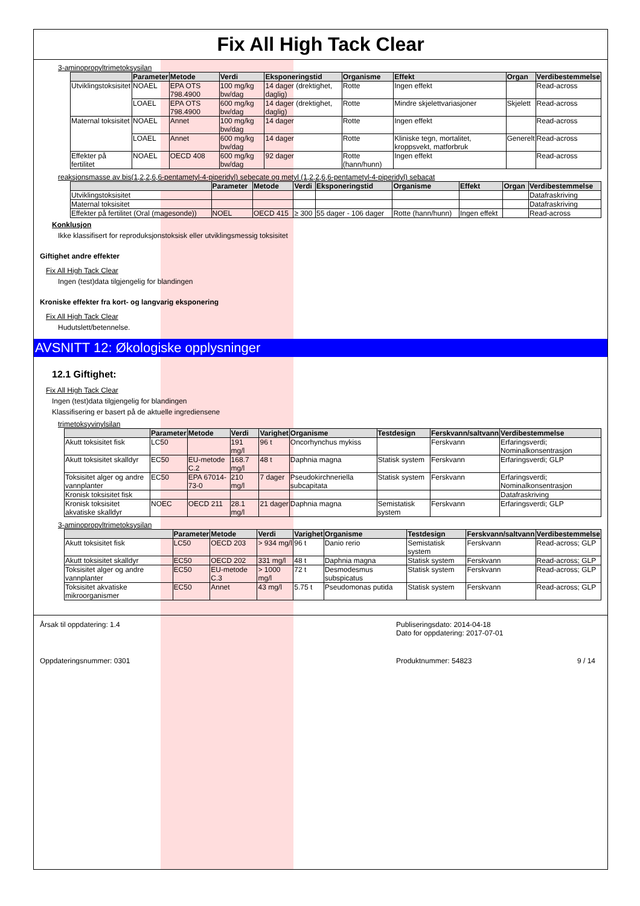Fix All High Tack Clear
3-aminopropyltrimetoksysilan
| | Parameter | Metode | Verdi | Eksponeringstid | Organisme | Effekt | Organ | Verdibestemmelse |
| --- | --- | --- | --- | --- | --- | --- | --- | --- |
| Utviklingstoksisitet | NOAEL | EPA OTS 798.4900 | 100 mg/kg bw/dag | 14 dager (drektighet, daglig) | Rotte | Ingen effekt | | Read-across |
| | LOAEL | EPA OTS 798.4900 | 600 mg/kg bw/dag | 14 dager (drektighet, daglig) | Rotte | Mindre skjelettvariasjoner | Skjelett | Read-across |
| Maternal toksisitet | NOAEL | Annet | 100 mg/kg bw/dag | 14 dager | Rotte | Ingen effekt | | Read-across |
| | LOAEL | Annet | 600 mg/kg bw/dag | 14 dager | Rotte | Kliniske tegn, mortalitet, kroppsvekt, matforbruk | Generelt | Read-across |
| Effekter på fertilitet | NOAEL | OECD 408 | 600 mg/kg bw/dag | 92 dager | Rotte (hann/hunn) | Ingen effekt | | Read-across |
reaksjonsmasse av bis(1,2,2,6,6-pentametyl-4-piperidyl) sebecate og metyl (1,2,2,6,6-pentametyl-4-piperidyl) sebacat
| | Parameter | Metode | Verdi | Eksponeringstid | Organisme | Effekt | Organ | Verdibestemmelse |
| --- | --- | --- | --- | --- | --- | --- | --- | --- |
| Utviklingstoksisitet | | | | | | | | Datafraskriving |
| Maternal toksisitet | | | | | | | | Datafraskriving |
| Effekter på fertilitet (Oral (magesonde)) | NOEL | OECD 415 | ≥ 300 | 55 dager - 106 dager | Rotte (hann/hunn) | Ingen effekt | | Read-across |
Konklusjon
Ikke klassifisert for reproduksjonstoksisk eller utviklingsmessig toksisitet
Giftighet andre effekter
Fix All High Tack Clear
Ingen (test)data tilgjengelig for blandingen
Kroniske effekter fra kort- og langvarig eksponering
Fix All High Tack Clear
Hudutslett/betennelse.
AVSNITT 12: Økologiske opplysninger
12.1 Giftighet:
Fix All High Tack Clear
Ingen (test)data tilgjengelig for blandingen
Klassifisering er basert på de aktuelle ingrediensene
trimetoksyvinylsilan
| | Parameter | Metode | Verdi | Varighet | Organisme | Testdesign | Ferskvann/saltvann | Verdibestemmelse |
| --- | --- | --- | --- | --- | --- | --- | --- | --- |
| Akutt toksisitet fisk | LC50 | | 191 mg/l | 96 t | Oncorhynchus mykiss | | Ferskvann | Erfaringsverdi; Nominalkonsentrasjon |
| Akutt toksisitet skalldyr | EC50 | EU-metode C.2 | 168.7 mg/l | 48 t | Daphnia magna | Statisk system | Ferskvann | Erfaringsverdi; GLP |
| Toksisitet alger og andre vannplanter | EC50 | EPA 67014-73-0 | 210 mg/l | 7 dager | Pseudokirchneriella subcapitata | Statisk system | Ferskvann | Erfaringsverdi; Nominalkonsentrasjon |
| Kronisk toksisitet fisk | | | | | | | | Datafraskriving |
| Kronisk toksisitet akvatiske skalldyr | NOEC | OECD 211 | 28.1 mg/l | 21 dager | Daphnia magna | Semistatisk system | Ferskvann | Erfaringsverdi; GLP |
3-aminopropyltrimetoksysilan
| | Parameter | Metode | Verdi | Varighet | Organisme | Testdesign | Ferskvann/saltvann | Verdibestemmelse |
| --- | --- | --- | --- | --- | --- | --- | --- | --- |
| Akutt toksisitet fisk | LC50 | OECD 203 | > 934 mg/l | 96 t | Danio rerio | Semistatisk system | Ferskvann | Read-across; GLP |
| Akutt toksisitet skalldyr | EC50 | OECD 202 | 331 mg/l | 48 t | Daphnia magna | Statisk system | Ferskvann | Read-across; GLP |
| Toksisitet alger og andre vannplanter | EC50 | EU-metode C.3 | > 1000 mg/l | 72 t | Desmodesmus subspicatus | Statisk system | Ferskvann | Read-across; GLP |
| Toksisitet akvatiske mikroorganismer | EC50 | Annet | 43 mg/l | 5.75 t | Pseudomonas putida | Statisk system | Ferskvann | Read-across; GLP |
Årsak til oppdatering: 1.4
Publiseringsdato: 2014-04-18
Dato for oppdatering: 2017-07-01
Oppdateringsnummer: 0301
Produktnummer: 54823
9 / 14